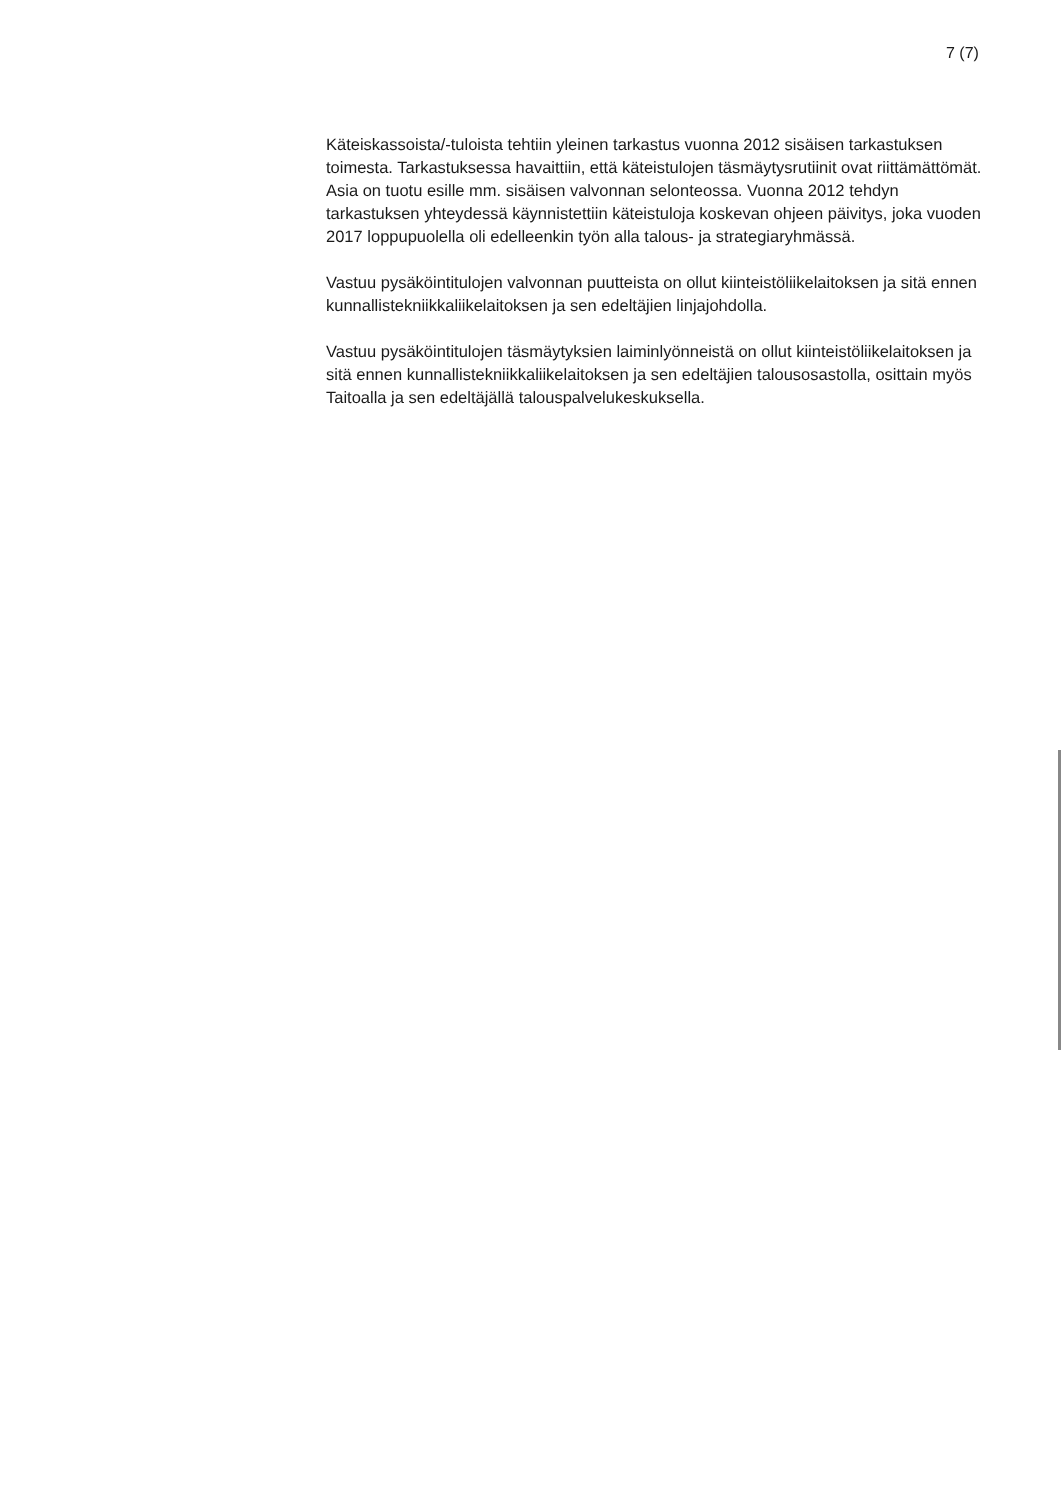7 (7)
Käteiskassoista/-tuloista tehtiin yleinen tarkastus vuonna 2012 sisäisen tarkastuksen toimesta. Tarkastuksessa havaittiin, että käteistulojen täsmäytysrutiinit ovat riittämättömät. Asia on tuotu esille mm. sisäisen valvonnan selonteossa. Vuonna 2012 tehdyn tarkastuksen yhteydessä käynnistettiin käteistuloja koskevan ohjeen päivitys, joka vuoden 2017 loppupuolella oli edelleenkin työn alla talous- ja strategiaryhmässä.
Vastuu pysäköintitulojen valvonnan puutteista on ollut kiinteistöliikelaitoksen ja sitä ennen kunnallistekniikkaliikelaitoksen ja sen edeltäjien linjajohdolla.
Vastuu pysäköintitulojen täsmäytyksien laiminlyönneistä on ollut kiinteistöliikelaitoksen ja sitä ennen kunnallistekniikkaliikelaitoksen ja sen edeltäjien talousosastolla, osittain myös Taitoalla ja sen edeltäjällä talouspalvelukeskuksella.